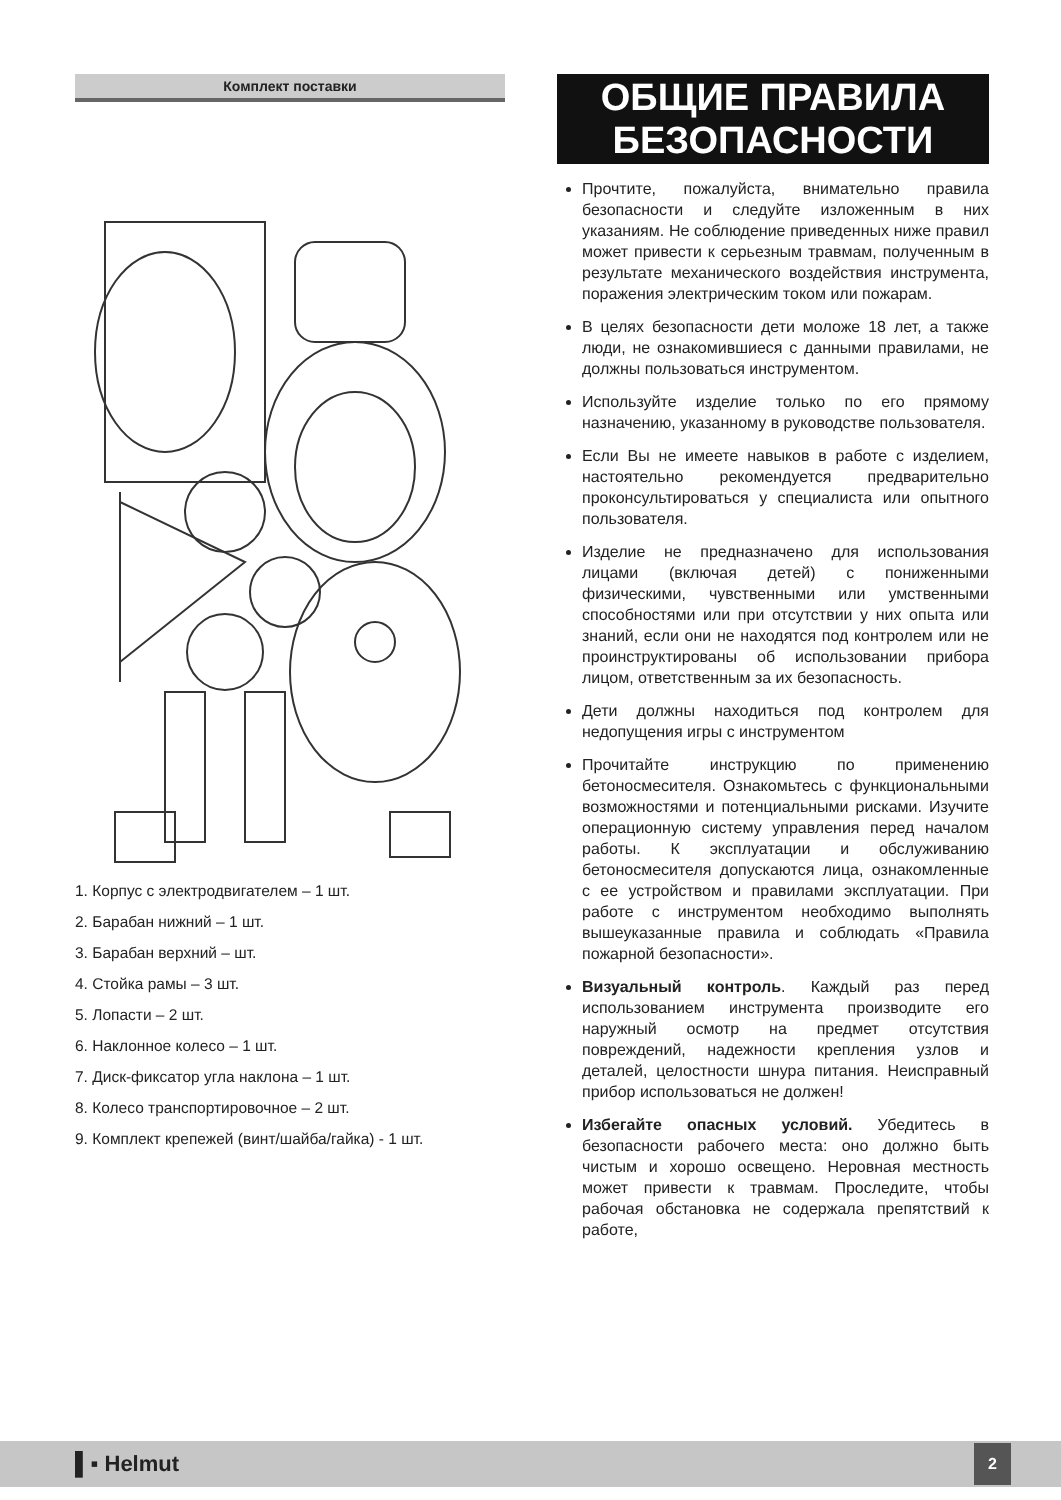Комплект поставки
1. Корпус с электродвигателем – 1 шт.
2. Барабан нижний – 1 шт.
3. Барабан верхний – шт.
4. Стойка рамы – 3 шт.
5. Лопасти – 2 шт.
6. Наклонное колесо – 1 шт.
7. Диск-фиксатор угла наклона – 1 шт.
8. Колесо транспортировочное – 2 шт.
9. Комплект крепежей (винт/шайба/гайка) - 1 шт.
ОБЩИЕ ПРАВИЛА
БЕЗОПАСНОСТИ
Прочтите, пожалуйста, внимательно правила безопасности и следуйте изложенным в них указаниям. Не соблюдение приведенных ниже правил может привести к серьезным травмам, полученным в результате механического воздействия инструмента, поражения электрическим током или пожарам.
В целях безопасности дети моложе 18 лет, а также люди, не ознакомившиеся с данными правилами, не должны пользоваться инструментом.
Используйте изделие только по его прямому назначению, указанному в руководстве пользователя.
Если Вы не имеете навыков в работе с изделием, настоятельно рекомендуется предварительно проконсультироваться у специалиста или опытного пользователя.
Изделие не предназначено для использования лицами (включая детей) с пониженными физическими, чувственными или умственными способностями или при отсутствии у них опыта или знаний, если они не находятся под контролем или не проинструктированы об использовании прибора лицом, ответственным за их безопасность.
Дети должны находиться под контролем для недопущения игры с инструментом
Прочитайте инструкцию по применению бетоносмесителя. Ознакомьтесь с функциональными возможностями и потенциальными рисками. Изучите операционную систему управления перед началом работы. К эксплуатации и обслуживанию бетоносмесителя допускаются лица, ознакомленные с ее устройством и правилами эксплуатации. При работе с инструментом необходимо выполнять вышеуказанные правила и соблюдать «Правила пожарной безопасности».
Визуальный контроль. Каждый раз перед использованием инструмента производите его наружный осмотр на предмет отсутствия повреждений, надежности крепления узлов и деталей, целостности шнура питания. Неисправный прибор использоваться не должен!
Избегайте опасных условий. Убедитесь в безопасности рабочего места: оно должно быть чистым и хорошо освещено. Неровная местность может привести к травмам. Проследите, чтобы рабочая обстановка не содержала препятствий к работе,
▌▪ Helmut
2